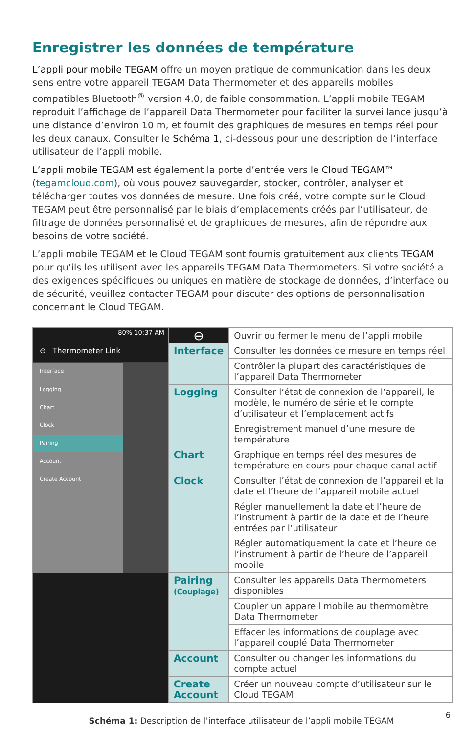Enregistrer les données de température
L’appli pour mobile TEGAM offre un moyen pratique de communication dans les deux sens entre votre appareil TEGAM Data Thermometer et des appareils mobiles compatibles Bluetooth<sup>®</sup> version 4.0, de faible consommation. L’appli mobile TEGAM reproduit l’affichage de l’appareil Data Thermometer pour faciliter la surveillance jusqu’à une distance d’environ 10 m, et fournit des graphiques de mesures en temps réel pour les deux canaux. Consulter le Schéma 1, ci-dessous pour une description de l’interface utilisateur de l’appli mobile.
L’appli mobile TEGAM est également la porte d’entrée vers le Cloud TEGAM™ (tegamcloud.com), où vous pouvez sauvegarder, stocker, contrôler, analyser et télécharger toutes vos données de mesure. Une fois créé, votre compte sur le Cloud TEGAM peut être personnalisé par le biais d’emplacements créés par l’utilisateur, de filtrage de données personnalisé et de graphiques de mesures, afin de répondre aux besoins de votre société.
L’appli mobile TEGAM et le Cloud TEGAM sont fournis gratuitement aux clients TEGAM pour qu’ils les utilisent avec les appareils TEGAM Data Thermometers. Si votre société a des exigences spécifiques ou uniques en matière de stockage de données, d’interface ou de sécurité, veuillez contacter TEGAM pour discuter des options de personnalisation concernant le Cloud TEGAM.
80% 10:37 AM
⊖ Thermometer Link
Interface
Logging
Chart
Clock
Pairing
Account
Create Account
| ⊖ | Ouvrir ou fermer le menu de l’appli mobile |
| Interface | Consulter les données de mesure en temps réel |
| | Contrôler la plupart des caractéristiques de l’appareil Data Thermometer |
| Logging | Consulter l’état de connexion de l’appareil, le modèle, le numéro de série et le compte d’utilisateur et l’emplacement actifs |
| | Enregistrement manuel d’une mesure de température |
| Chart | Graphique en temps réel des mesures de température en cours pour chaque canal actif |
| Clock | Consulter l’état de connexion de l’appareil et la date et l’heure de l’appareil mobile actuel |
| | Régler manuellement la date et l’heure de l’instrument à partir de la date et de l’heure entrées par l’utilisateur |
| | Régler automatiquement la date et l’heure de l’instrument à partir de l’heure de l’appareil mobile |
| Pairing (Couplage) | Consulter les appareils Data Thermometers disponibles |
| | Coupler un appareil mobile au thermomètre Data Thermometer |
| | Effacer les informations de couplage avec l’appareil couplé Data Thermometer |
| Account | Consulter ou changer les informations du compte actuel |
| Create Account | Créer un nouveau compte d’utilisateur sur le Cloud TEGAM |
Schéma 1: Description de l’interface utilisateur de l’appli mobile TEGAM
6